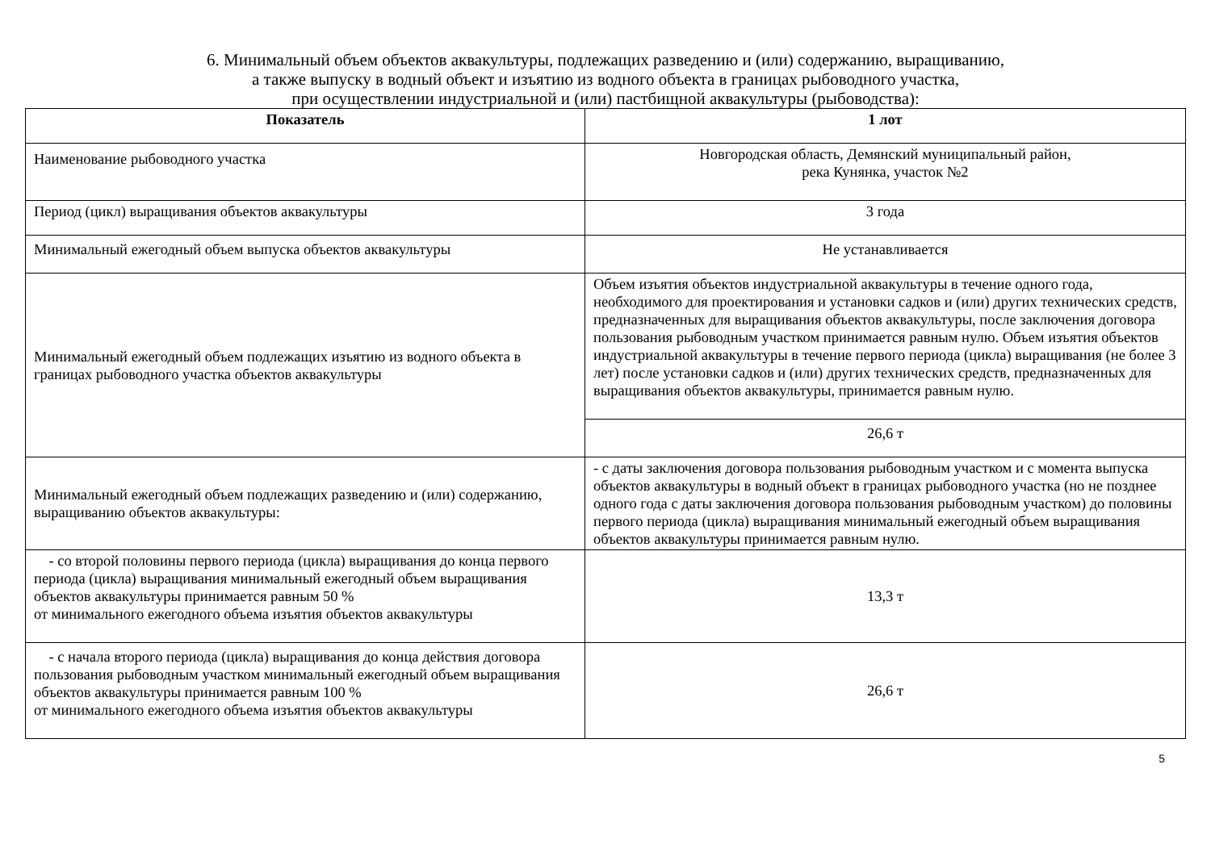6. Минимальный объем объектов аквакультуры, подлежащих разведению и (или) содержанию, выращиванию,
а также выпуску в водный объект и изъятию из водного объекта в границах рыбоводного участка,
при осуществлении индустриальной и (или) пастбищной аквакультуры (рыбоводства):
| Показатель | 1 лот |
| --- | --- |
| Наименование рыбоводного участка | Новгородская область, Демянский муниципальный район, река Кунянка, участок №2 |
| Период (цикл) выращивания объектов аквакультуры | 3 года |
| Минимальный ежегодный объем выпуска объектов аквакультуры | Не устанавливается |
| Минимальный ежегодный объем подлежащих изъятию из водного объекта в границах рыбоводного участка объектов аквакультуры | Объем изъятия объектов индустриальной аквакультуры в течение одного года, необходимого для проектирования и установки садков и (или) других технических средств, предназначенных для выращивания объектов аквакультуры, после заключения договора пользования рыбоводным участком принимается равным нулю. Объем изъятия объектов индустриальной аквакультуры в течение первого периода (цикла) выращивания (не более 3 лет) после установки садков и (или) других технических средств, предназначенных для выращивания объектов аквакультуры, принимается равным нулю. |
| | 26,6 т |
| Минимальный ежегодный объем подлежащих разведению и (или) содержанию, выращиванию объектов аквакультуры: | - с даты заключения договора пользования рыбоводным участком и с момента выпуска объектов аквакультуры в водный объект в границах рыбоводного участка (но не позднее одного года с даты заключения договора пользования рыбоводным участком) до половины первого периода (цикла) выращивания минимальный ежегодный объем выращивания объектов аквакультуры принимается равным нулю. |
| - со второй половины первого периода (цикла) выращивания до конца первого периода (цикла) выращивания минимальный ежегодный объем выращивания объектов аквакультуры принимается равным 50 % от минимального ежегодного объема изъятия объектов аквакультуры | 13,3 т |
| - с начала второго периода (цикла) выращивания до конца действия договора пользования рыбоводным участком минимальный ежегодный объем выращивания объектов аквакультуры принимается равным 100 % от минимального ежегодного объема изъятия объектов аквакультуры | 26,6 т |
5